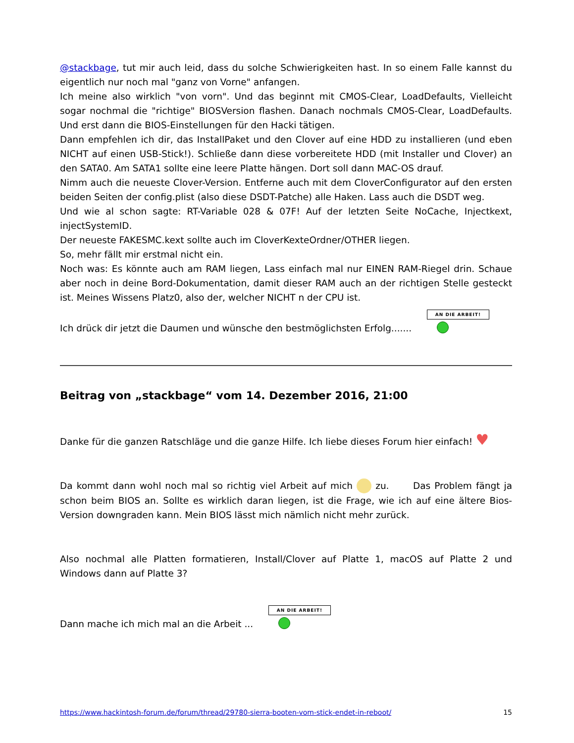@stackbage, tut mir auch leid, dass du solche Schwierigkeiten hast. In so einem Falle kannst du eigentlich nur noch mal "ganz von Vorne" anfangen.
Ich meine also wirklich "von vorn". Und das beginnt mit CMOS-Clear, LoadDefaults, Vielleicht sogar nochmal die "richtige" BIOSVersion flashen. Danach nochmals CMOS-Clear, LoadDefaults. Und erst dann die BIOS-Einstellungen für den Hacki tätigen.
Dann empfehlen ich dir, das InstallPaket und den Clover auf eine HDD zu installieren (und eben NICHT auf einen USB-Stick!). Schließe dann diese vorbereitete HDD (mit Installer und Clover) an den SATA0. Am SATA1 sollte eine leere Platte hängen. Dort soll dann MAC-OS drauf.
Nimm auch die neueste Clover-Version. Entferne auch mit dem CloverConfigurator auf den ersten beiden Seiten der config.plist (also diese DSDT-Patche) alle Haken. Lass auch die DSDT weg.
Und wie al schon sagte: RT-Variable 028 & 07F! Auf der letzten Seite NoCache, Injectkext, injectSystemID.
Der neueste FAKESMC.kext sollte auch im CloverKexteOrdner/OTHER liegen.
So, mehr fällt mir erstmal nicht ein.
Noch was: Es könnte auch am RAM liegen, Lass einfach mal nur EINEN RAM-Riegel drin. Schaue aber noch in deine Bord-Dokumentation, damit dieser RAM auch an der richtigen Stelle gesteckt ist. Meines Wissens Platz0, also der, welcher NICHT n der CPU ist.
Ich drück dir jetzt die Daumen und wünsche den bestmöglichsten Erfolg....... AN DIE ARBEIT!
Beitrag von „stackbage“ vom 14. Dezember 2016, 21:00
Danke für die ganzen Ratschläge und die ganze Hilfe. Ich liebe dieses Forum hier einfach! ♥
Da kommt dann wohl noch mal so richtig viel Arbeit auf mich zu. Das Problem fängt ja schon beim BIOS an. Sollte es wirklich daran liegen, ist die Frage, wie ich auf eine ältere Bios-Version downgraden kann. Mein BIOS lässt mich nämlich nicht mehr zurück.
Also nochmal alle Platten formatieren, Install/Clover auf Platte 1, macOS auf Platte 2 und Windows dann auf Platte 3?
Dann mache ich mich mal an die Arbeit ... AN DIE ARBEIT!
https://www.hackintosh-forum.de/forum/thread/29780-sierra-booten-vom-stick-endet-in-reboot/ 15